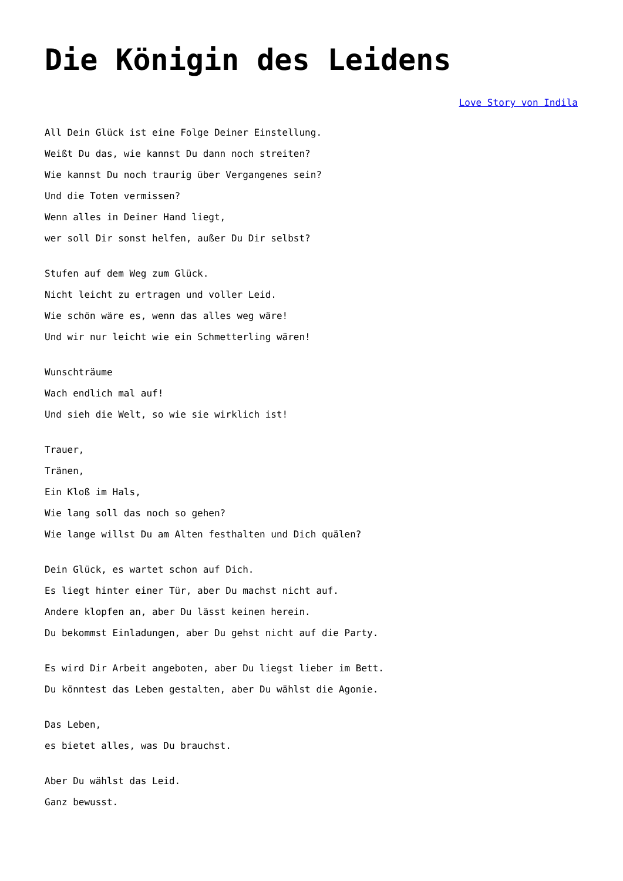Die Königin des Leidens
Love Story von Indila
All Dein Glück ist eine Folge Deiner Einstellung.
Weißt Du das, wie kannst Du dann noch streiten?
Wie kannst Du noch traurig über Vergangenes sein?
Und die Toten vermissen?
Wenn alles in Deiner Hand liegt,
wer soll Dir sonst helfen, außer Du Dir selbst?
Stufen auf dem Weg zum Glück.
Nicht leicht zu ertragen und voller Leid.
Wie schön wäre es, wenn das alles weg wäre!
Und wir nur leicht wie ein Schmetterling wären!
Wunschträume
Wach endlich mal auf!
Und sieh die Welt, so wie sie wirklich ist!
Trauer,
Tränen,
Ein Kloß im Hals,
Wie lang soll das noch so gehen?
Wie lange willst Du am Alten festhalten und Dich quälen?
Dein Glück, es wartet schon auf Dich.
Es liegt hinter einer Tür, aber Du machst nicht auf.
Andere klopfen an, aber Du lässt keinen herein.
Du bekommst Einladungen, aber Du gehst nicht auf die Party.
Es wird Dir Arbeit angeboten, aber Du liegst lieber im Bett.
Du könntest das Leben gestalten, aber Du wählst die Agonie.
Das Leben,
es bietet alles, was Du brauchst.
Aber Du wählst das Leid.
Ganz bewusst.